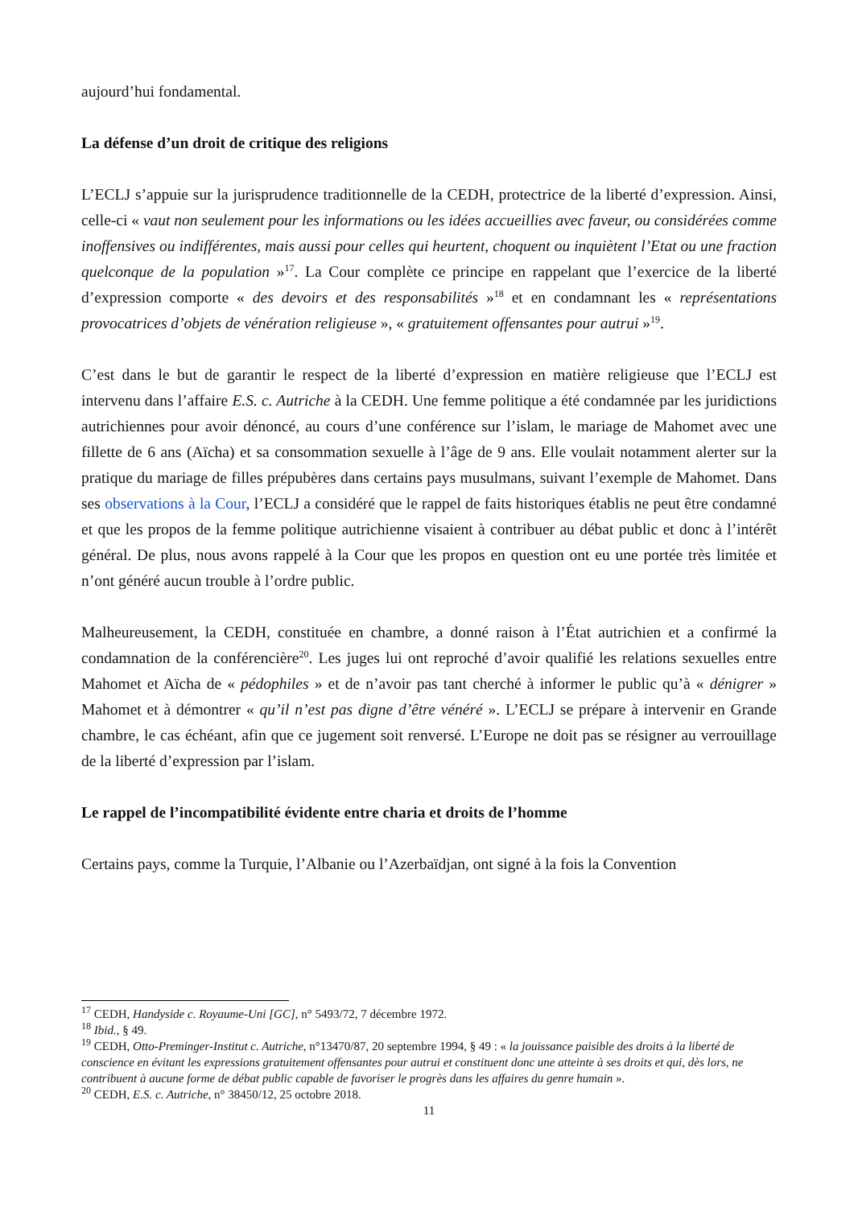aujourd’hui fondamental.
La défense d’un droit de critique des religions
L’ECLJ s’appuie sur la jurisprudence traditionnelle de la CEDH, protectrice de la liberté d’expression. Ainsi, celle-ci « vaut non seulement pour les informations ou les idées accueillies avec faveur, ou considérées comme inoffensives ou indifférentes, mais aussi pour celles qui heurtent, choquent ou inquiètent l’Etat ou une fraction quelconque de la population »<sup>17</sup>. La Cour complète ce principe en rappelant que l’exercice de la liberté d’expression comporte « des devoirs et des responsabilités »<sup>18</sup> et en condamnant les « représentations provocatrices d’objets de vénération religieuse », « gratuitement offensantes pour autrui »<sup>19</sup>.
C’est dans le but de garantir le respect de la liberté d’expression en matière religieuse que l’ECLJ est intervenu dans l’affaire E.S. c. Autriche à la CEDH. Une femme politique a été condamnée par les juridictions autrichiennes pour avoir dénoncé, au cours d’une conférence sur l’islam, le mariage de Mahomet avec une fillette de 6 ans (Aïcha) et sa consommation sexuelle à l’âge de 9 ans. Elle voulait notamment alerter sur la pratique du mariage de filles prépubères dans certains pays musulmans, suivant l’exemple de Mahomet. Dans ses observations à la Cour, l’ECLJ a considéré que le rappel de faits historiques établis ne peut être condamné et que les propos de la femme politique autrichienne visaient à contribuer au débat public et donc à l’intérêt général. De plus, nous avons rappelé à la Cour que les propos en question ont eu une portée très limitée et n’ont généré aucun trouble à l’ordre public.
Malheureusement, la CEDH, constituée en chambre, a donné raison à l’État autrichien et a confirmé la condamnation de la conférencière<sup>20</sup>. Les juges lui ont reproché d’avoir qualifié les relations sexuelles entre Mahomet et Aïcha de « pédophiles » et de n’avoir pas tant cherché à informer le public qu’à « dénigrer » Mahomet et à démontrer « qu’il n’est pas digne d’être vénéré ». L’ECLJ se prépare à intervenir en Grande chambre, le cas échéant, afin que ce jugement soit renversé. L’Europe ne doit pas se résigner au verrouillage de la liberté d’expression par l’islam.
Le rappel de l’incompatibilité évidente entre charia et droits de l’homme
Certains pays, comme la Turquie, l’Albanie ou l’Azerbaïdjan, ont signé à la fois la Convention
<sup>17</sup> CEDH, Handyside c. Royaume-Uni [GC], n° 5493/72, 7 décembre 1972.
<sup>18</sup> Ibid., § 49.
<sup>19</sup> CEDH, Otto-Preminger-Institut c. Autriche, n°13470/87, 20 septembre 1994, § 49 : « la jouissance paisible des droits à la liberté de conscience en évitant les expressions gratuitement offensantes pour autrui et constituent donc une atteinte à ses droits et qui, dès lors, ne contribuent à aucune forme de débat public capable de favoriser le progrès dans les affaires du genre humain ».
<sup>20</sup> CEDH, E.S. c. Autriche, n° 38450/12, 25 octobre 2018.
11